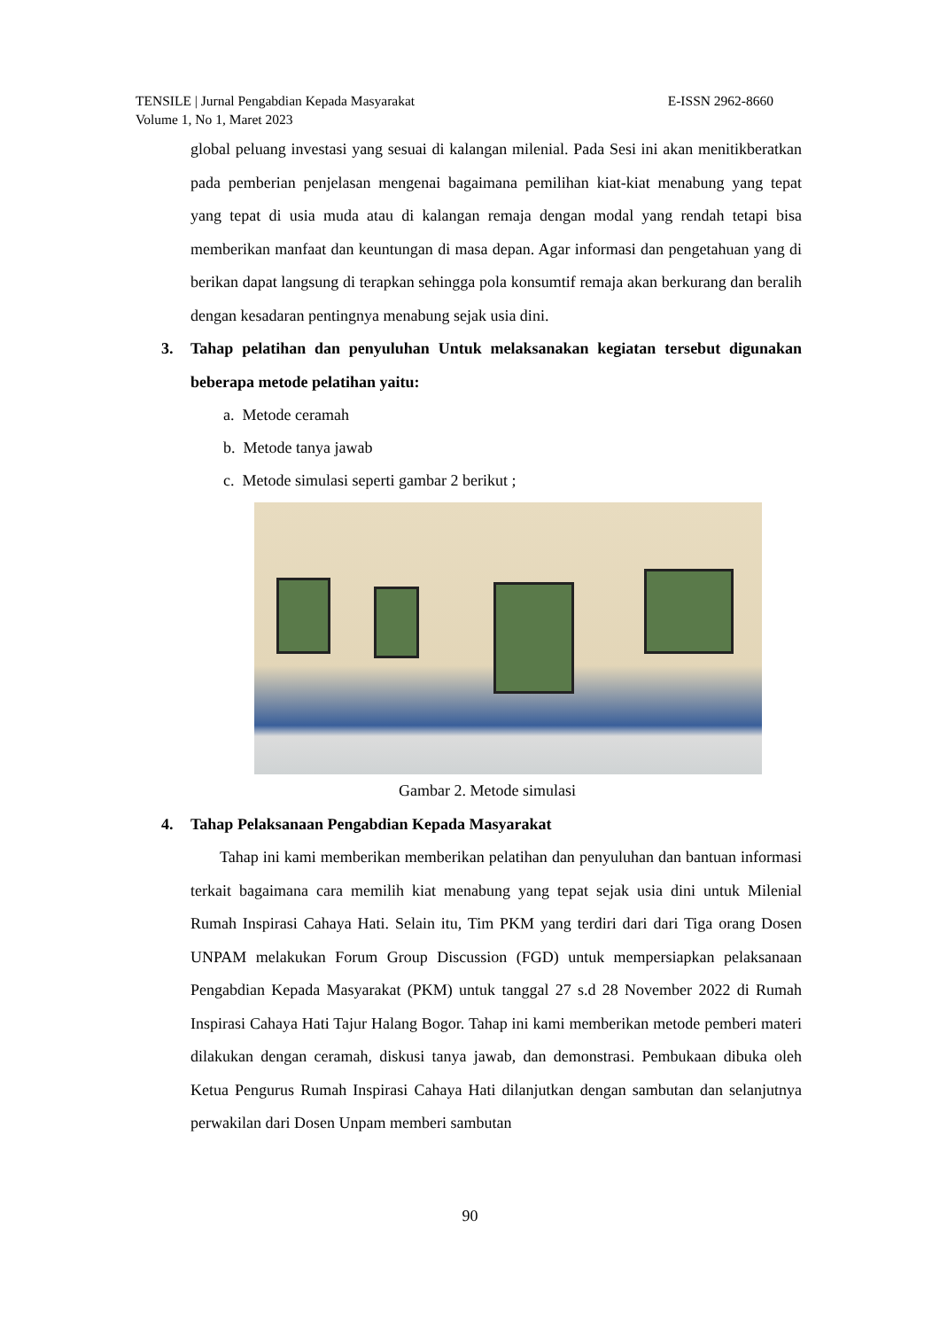E-ISSN 2962-8660 TENSILE | Jurnal Pengabdian Kepada Masyarakat
Volume 1, No 1, Maret 2023
global peluang investasi yang sesuai di kalangan milenial. Pada Sesi ini akan menitikberatkan pada pemberian penjelasan mengenai bagaimana pemilihan kiat-kiat menabung yang tepat yang tepat di usia muda atau di kalangan remaja dengan modal yang rendah tetapi bisa memberikan manfaat dan keuntungan di masa depan. Agar informasi dan pengetahuan yang di berikan dapat langsung di terapkan sehingga pola konsumtif remaja akan berkurang dan beralih dengan kesadaran pentingnya menabung sejak usia dini.
3. Tahap pelatihan dan penyuluhan Untuk melaksanakan kegiatan tersebut digunakan beberapa metode pelatihan yaitu:
a. Metode ceramah
b. Metode tanya jawab
c. Metode simulasi seperti gambar 2 berikut ;
Gambar 2. Metode simulasi
4. Tahap Pelaksanaan Pengabdian Kepada Masyarakat
Tahap ini kami memberikan memberikan pelatihan dan penyuluhan dan bantuan informasi terkait bagaimana cara memilih kiat menabung yang tepat sejak usia dini untuk Milenial Rumah Inspirasi Cahaya Hati. Selain itu, Tim PKM yang terdiri dari dari Tiga orang Dosen UNPAM melakukan Forum Group Discussion (FGD) untuk mempersiapkan pelaksanaan Pengabdian Kepada Masyarakat (PKM) untuk tanggal 27 s.d 28 November 2022 di Rumah Inspirasi Cahaya Hati Tajur Halang Bogor. Tahap ini kami memberikan metode pemberi materi dilakukan dengan ceramah, diskusi tanya jawab, dan demonstrasi. Pembukaan dibuka oleh Ketua Pengurus Rumah Inspirasi Cahaya Hati dilanjutkan dengan sambutan dan selanjutnya perwakilan dari Dosen Unpam memberi sambutan
90